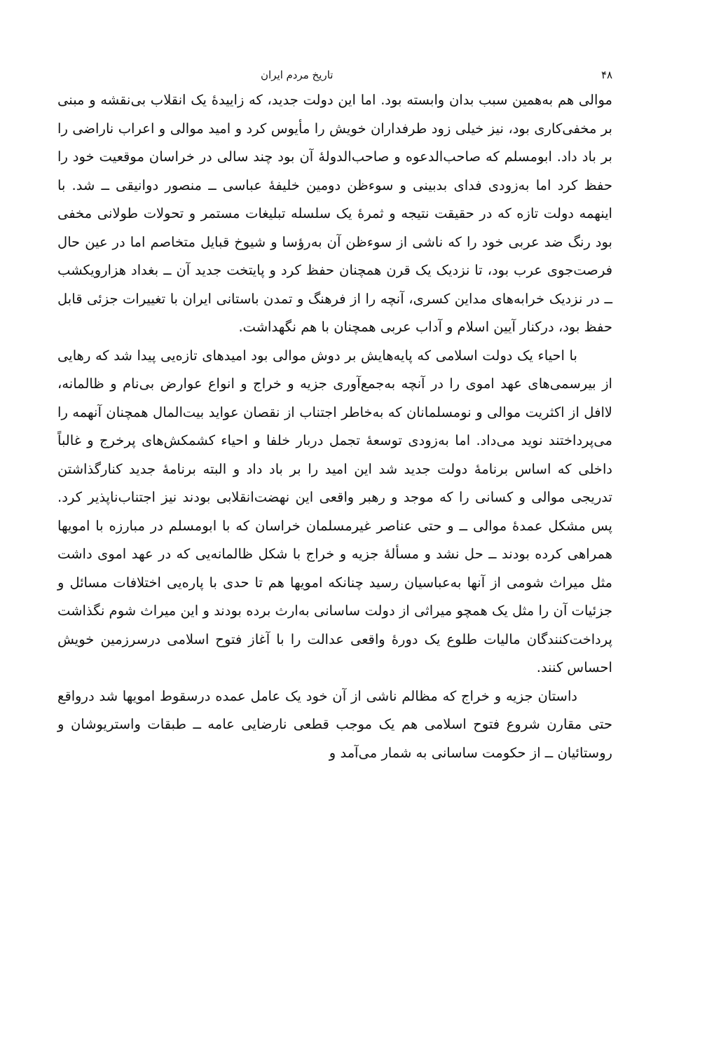۴۸ تاریخ مردم ایران
موالی هم به‌همین سبب بدان وابسته بود. اما این دولت جدید، که زاییدهٔ یک انقلاب بی‌نقشه و مبنی بر مخفی‌کاری بود، نیز خیلی زود طرفداران خویش را مأیوس کرد و امید موالی و اعراب ناراضی را بر باد داد. ابومسلم که صاحب‌الدعوه و صاحب‌الدولهٔ آن بود چند سالی در خراسان موقعیت خود را حفظ کرد اما به‌زودی فدای بدبینی و سوءظن دومین خلیفهٔ عباسی ــ منصور دوانیقی ــ شد. با اینهمه دولت تازه که در حقیقت نتیجه و ثمرهٔ یک سلسله تبلیغات مستمر و تحولات طولانی مخفی بود رنگ ضد عربی خود را که ناشی از سوءظن آن به‌رؤسا و شیوخ قبایل متخاصم اما در عین حال فرصت‌جوی عرب بود، تا نزدیک یک قرن همچنان حفظ کرد و پایتخت جدید آن ــ بغداد هزارویکشب ــ در نزدیک خرابه‌های مداین کسری، آنچه را از فرهنگ و تمدن باستانی ایران با تغییرات جزئی قابل حفظ بود، درکنار آیین اسلام و آداب عربی همچنان با هم نگهداشت.
با احیاء یک دولت اسلامی که پایه‌هایش بر دوش موالی بود امیدهای تازه‌یی پیدا شد که رهایی از بیرسمی‌های عهد اموی را در آنچه به‌جمع‌آوری جزیه و خراج و انواع عوارض بی‌نام و ظالمانه، لاافل از اکثریت موالی و نومسلمانان که به‌خاطر اجتناب از نقصان عواید بیت‌المال همچنان آنهمه را می‌پرداختند نوید می‌داد. اما به‌زودی توسعهٔ تجمل دربار خلفا و احیاء کشمکش‌های پرخرج و غالباً داخلی که اساس برنامهٔ دولت جدید شد این امید را بر باد داد و البته برنامهٔ جدید کنارگذاشتن تدریجی موالی و کسانی را که موجد و رهبر واقعی این نهضت‌انقلابی بودند نیز اجتناب‌ناپذیر کرد. پس مشکل عمدهٔ موالی ــ و حتی عناصر غیرمسلمان خراسان که با ابومسلم در مبارزه با امویها همراهی کرده بودند ــ حل نشد و مسألهٔ جزیه و خراج با شکل ظالمانه‌یی که در عهد اموی داشت مثل میراث شومی از آنها به‌عباسیان رسید چنانکه امویها هم تا حدی با پاره‌یی اختلافات مسائل و جزئیات آن را مثل یک همچو میراثی از دولت ساسانی به‌ارث برده بودند و این میراث شوم نگذاشت پرداخت‌کنندگان مالیات طلوع یک دورهٔ واقعی عدالت را با آغاز فتوح اسلامی درسرزمین خویش احساس کنند.
داستان جزیه و خراج که مظالم ناشی از آن خود یک عامل عمده درسقوط امویها شد درواقع حتی مقارن شروع فتوح اسلامی هم یک موجب قطعی نارضایی عامه ــ طبقات واستریوشان و روستائیان ــ از حکومت ساسانی به شمار می‌آمد و